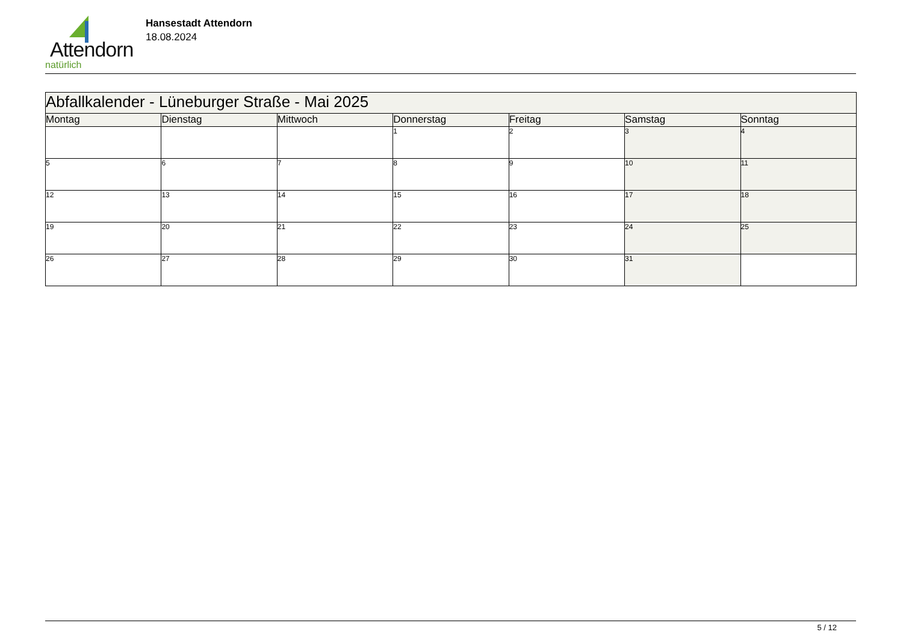Attendorn
natürlich
Hansestadt Attendorn
18.08.2024
| Abfallkalender - Lüneburger Straße - Mai 2025 | | | | | | |
| Montag | Dienstag | Mittwoch | Donnerstag | Freitag | Samstag | Sonntag |
| | | | 1 | 2 | 3 | 4 |
| 5 | 6 | 7 | 8 | 9 | 10 | 11 |
| 12 | 13 | 14 | 15 | 16 | 17 | 18 |
| 19 | 20 | 21 | 22 | 23 | 24 | 25 |
| 26 | 27 | 28 | 29 | 30 | 31 | |
5 / 12